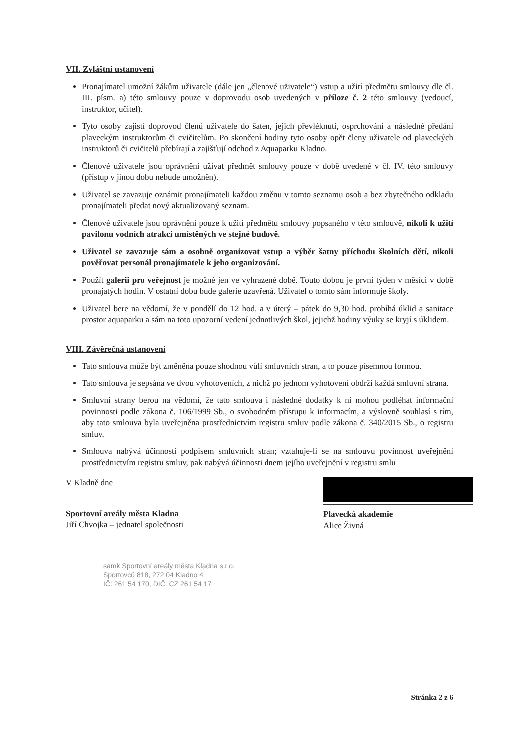VII. Zvláštní ustanovení
Pronajímatel umožní žákům uživatele (dále jen „členové uživatele“) vstup a užití předmětu smlouvy dle čl. III. písm. a) této smlouvy pouze v doprovodu osob uvedených v příloze č. 2 této smlouvy (vedoucí, instruktor, učitel).
Tyto osoby zajistí doprovod členů uživatele do šaten, jejich převléknutí, osprchování a následné předání plaveckým instruktorům či cvičitelům. Po skončení hodiny tyto osoby opět členy uživatele od plaveckých instruktorů či cvičitelů přebírají a zajišťují odchod z Aquaparku Kladno.
Členové uživatele jsou oprávněni užívat předmět smlouvy pouze v době uvedené v čl. IV. této smlouvy (přístup v jinou dobu nebude umožněn).
Uživatel se zavazuje oznámit pronajímateli každou změnu v tomto seznamu osob a bez zbytečného odkladu pronajímateli předat nový aktualizovaný seznam.
Členové uživatele jsou oprávněni pouze k užití předmětu smlouvy popsaného v této smlouvě, nikoli k užití pavilonu vodních atrakcí umístěných ve stejné budově.
Uživatel se zavazuje sám a osobně organizovat vstup a výběr šatny příchodu školních dětí, nikoli pověřovat personál pronajímatele k jeho organizování.
Použít galerii pro veřejnost je možné jen ve vyhrazené době. Touto dobou je první týden v měsíci v době pronajatých hodin. V ostatní dobu bude galerie uzavřená. Uživatel o tomto sám informuje školy.
Uživatel bere na vědomí, že v pondělí do 12 hod. a v úterý – pátek do 9,30 hod. probíhá úklid a sanitace prostor aquaparku a sám na toto upozorní vedení jednotlivých škol, jejichž hodiny výuky se kryjí s úklidem.
VIII. Závěrečná ustanovení
Tato smlouva může být změněna pouze shodnou vůlí smluvních stran, a to pouze písemnou formou.
Tato smlouva je sepsána ve dvou vyhotoveních, z nichž po jednom vyhotovení obdrží každá smluvní strana.
Smluvní strany berou na vědomí, že tato smlouva i následné dodatky k ní mohou podléhat informační povinnosti podle zákona č. 106/1999 Sb., o svobodném přístupu k informacím, a výslovně souhlasí s tím, aby tato smlouva byla uveřejněna prostřednictvím registru smluv podle zákona č. 340/2015 Sb., o registru smluv.
Smlouva nabývá účinnosti podpisem smluvních stran; vztahuje-li se na smlouvu povinnost uveřejnění prostřednictvím registru smluv, pak nabývá účinnosti dnem jejího uveřejnění v registru smlu
V Kladně dne
Sportovní areály města Kladna
Jiří Chvojka – jednatel společnosti
Plavecká akademie
Alice Živná
samk Sportovní areály města Kladna s.r.o.
Sportovců 818, 272 04 Kladno 4
IČ: 261 54 170, DIČ: CZ 261 54 17
Stránka 2 z 6